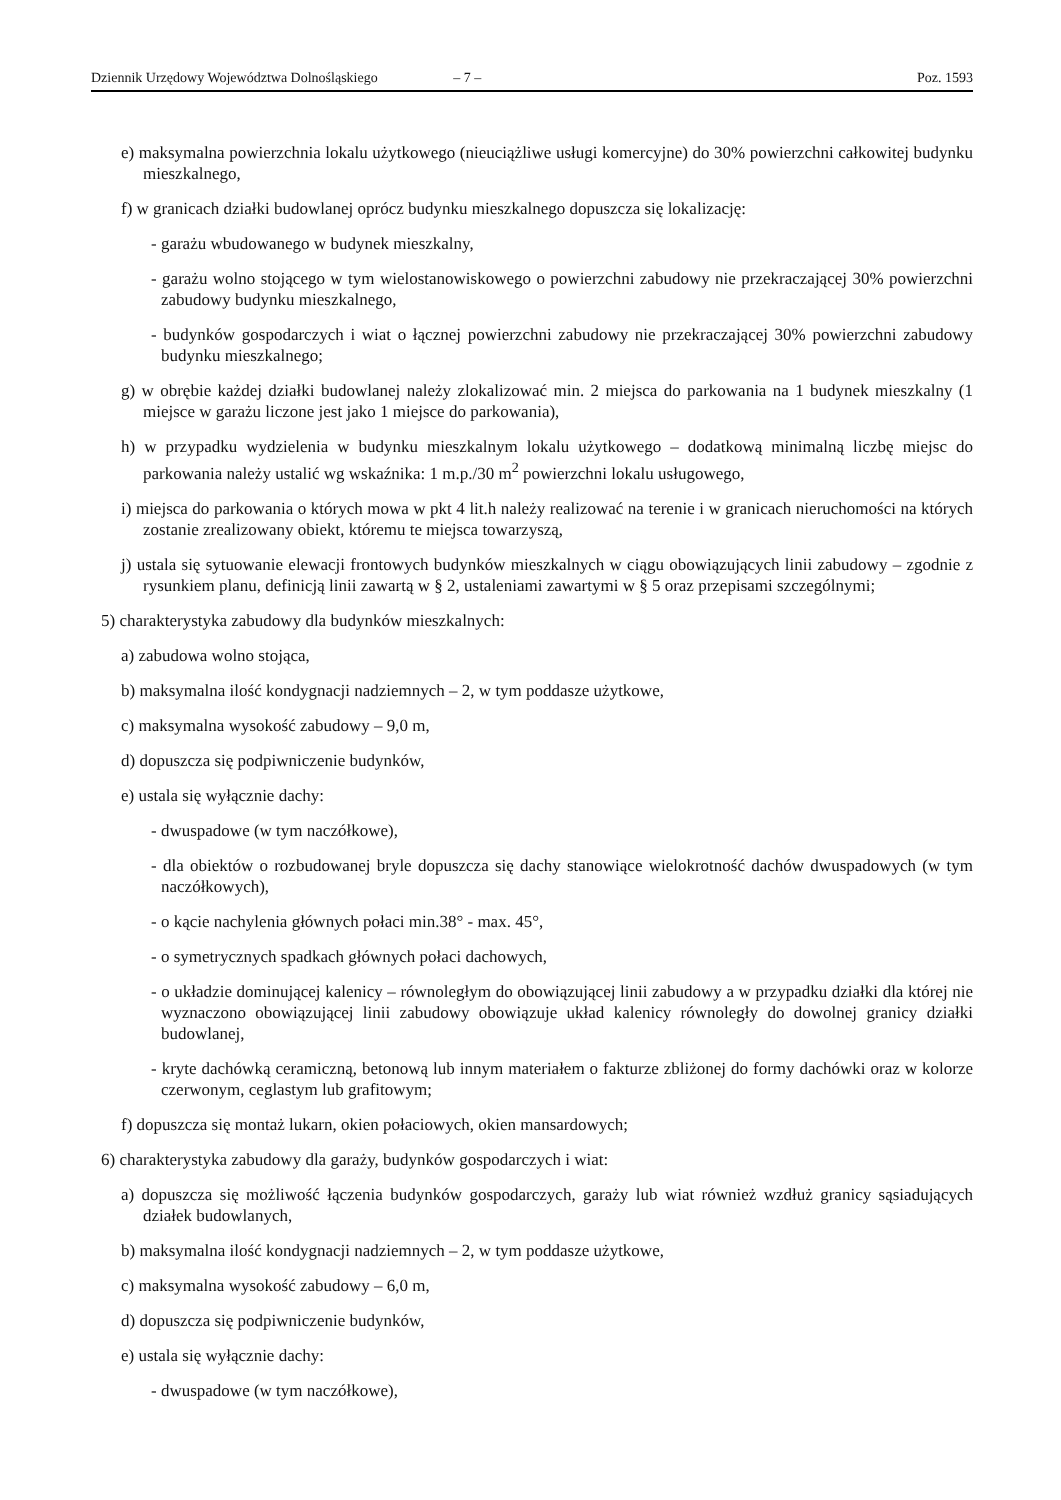Dziennik Urzędowy Województwa Dolnośląskiego – 7 – Poz. 1593
e) maksymalna powierzchnia lokalu użytkowego (nieuciążliwe usługi komercyjne) do 30% powierzchni całkowitej budynku mieszkalnego,
f) w granicach działki budowlanej oprócz budynku mieszkalnego dopuszcza się lokalizację:
- garażu wbudowanego w budynek mieszkalny,
- garażu wolno stojącego w tym wielostanowiskowego o powierzchni zabudowy nie przekraczającej 30% powierzchni zabudowy budynku mieszkalnego,
- budynków gospodarczych i wiat o łącznej powierzchni zabudowy nie przekraczającej 30% powierzchni zabudowy budynku mieszkalnego;
g) w obrębie każdej działki budowlanej należy zlokalizować min. 2 miejsca do parkowania na 1 budynek mieszkalny (1 miejsce w garażu liczone jest jako 1 miejsce do parkowania),
h) w przypadku wydzielenia w budynku mieszkalnym lokalu użytkowego – dodatkową minimalną liczbę miejsc do parkowania należy ustalić wg wskaźnika: 1 m.p./30 m<sup>2</sup> powierzchni lokalu usługowego,
i) miejsca do parkowania o których mowa w pkt 4 lit.h należy realizować na terenie i w granicach nieruchomości na których zostanie zrealizowany obiekt, któremu te miejsca towarzyszą,
j) ustala się sytuowanie elewacji frontowych budynków mieszkalnych w ciągu obowiązujących linii zabudowy – zgodnie z rysunkiem planu, definicją linii zawartą w § 2, ustaleniami zawartymi w § 5 oraz przepisami szczególnymi;
5) charakterystyka zabudowy dla budynków mieszkalnych:
a) zabudowa wolno stojąca,
b) maksymalna ilość kondygnacji nadziemnych – 2, w tym poddasze użytkowe,
c) maksymalna wysokość zabudowy – 9,0 m,
d) dopuszcza się podpiwniczenie budynków,
e) ustala się wyłącznie dachy:
- dwuspadowe (w tym naczółkowe),
- dla obiektów o rozbudowanej bryle dopuszcza się dachy stanowiące wielokrotność dachów dwuspadowych (w tym naczółkowych),
- o kącie nachylenia głównych połaci min.38° - max. 45°,
- o symetrycznych spadkach głównych połaci dachowych,
- o układzie dominującej kalenicy – równoległym do obowiązującej linii zabudowy a w przypadku działki dla której nie wyznaczono obowiązującej linii zabudowy obowiązuje układ kalenicy równoległy do dowolnej granicy działki budowlanej,
- kryte dachówką ceramiczną, betonową lub innym materiałem o fakturze zbliżonej do formy dachówki oraz w kolorze czerwonym, ceglastym lub grafitowym;
f) dopuszcza się montaż lukarn, okien połaciowych, okien mansardowych;
6) charakterystyka zabudowy dla garaży, budynków gospodarczych i wiat:
a) dopuszcza się możliwość łączenia budynków gospodarczych, garaży lub wiat również wzdłuż granicy sąsiadujących działek budowlanych,
b) maksymalna ilość kondygnacji nadziemnych – 2, w tym poddasze użytkowe,
c) maksymalna wysokość zabudowy – 6,0 m,
d) dopuszcza się podpiwniczenie budynków,
e) ustala się wyłącznie dachy:
- dwuspadowe (w tym naczółkowe),